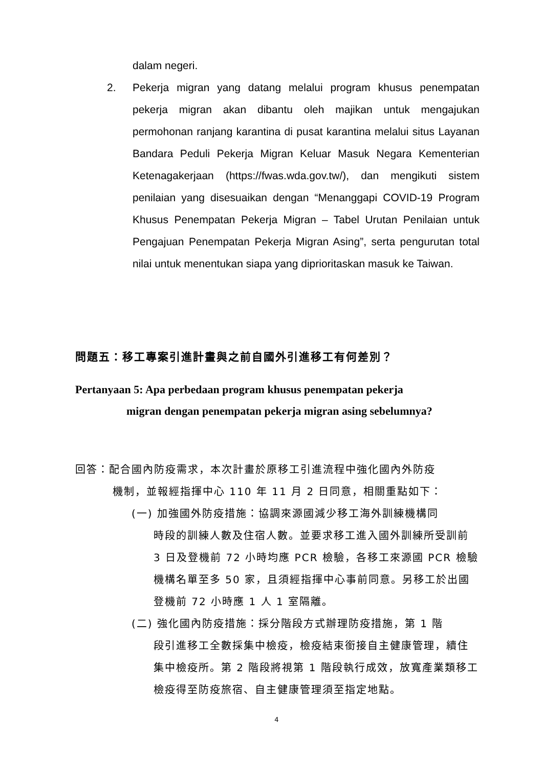dalam negeri.
2. Pekerja migran yang datang melalui program khusus penempatan pekerja migran akan dibantu oleh majikan untuk mengajukan permohonan ranjang karantina di pusat karantina melalui situs Layanan Bandara Peduli Pekerja Migran Keluar Masuk Negara Kementerian Ketenagakerjaan (https://fwas.wda.gov.tw/), dan mengikuti sistem penilaian yang disesuaikan dengan “Menanggapi COVID-19 Program Khusus Penempatan Pekerja Migran – Tabel Urutan Penilaian untuk Pengajuan Penempatan Pekerja Migran Asing”, serta pengurutan total nilai untuk menentukan siapa yang diprioritaskan masuk ke Taiwan.
問題五：移工專案引進計畫與之前自國外引進移工有何差別？
Pertanyaan 5: Apa perbedaan program khusus penempatan pekerja
migran dengan penempatan pekerja migran asing sebelumnya?
回答：配合國內防疫需求，本次計畫於原移工引進流程中強化國內外防疫
機制，並報經指揮中心 110 年 11 月 2 日同意，相關重點如下：
(一) 加強國外防疫措施：協調來源國減少移工海外訓練機構同
時段的訓練人數及住宿人數。並要求移工進入國外訓練所受訓前 3 日及登機前 72 小時均應 PCR 檢驗，各移工來源國 PCR 檢驗機構名單至多 50 家，且須經指揮中心事前同意。另移工於出國登機前 72 小時應 1 人 1 室隔離。
(二) 強化國內防疫措施：採分階段方式辦理防疫措施，第 1 階
段引進移工全數採集中檢疫，檢疫結束銜接自主健康管理，續住集中檢疫所。第 2 階段將視第 1 階段執行成效，放寬產業類移工檢疫得至防疫旅宿、自主健康管理須至指定地點。
4